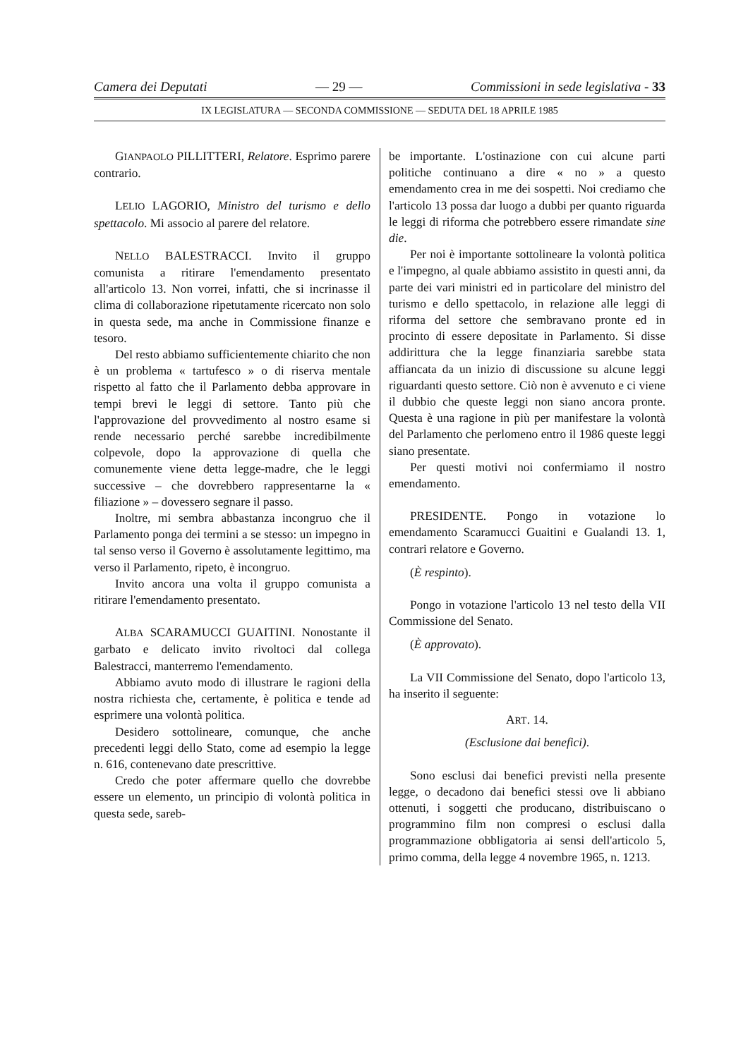Camera dei Deputati — 29 — Commissioni in sede legislativa - 33
IX LEGISLATURA — SECONDA COMMISSIONE — SEDUTA DEL 18 APRILE 1985
GIANPAOLO PILLITTERI, Relatore. Esprimo parere contrario.
LELIO LAGORIO, Ministro del turismo e dello spettacolo. Mi associo al parere del relatore.
NELLO BALESTRACCI. Invito il gruppo comunista a ritirare l'emendamento presentato all'articolo 13. Non vorrei, infatti, che si incrinasse il clima di collaborazione ripetutamente ricercato non solo in questa sede, ma anche in Commissione finanze e tesoro.
Del resto abbiamo sufficientemente chiarito che non è un problema « tartufesco » o di riserva mentale rispetto al fatto che il Parlamento debba approvare in tempi brevi le leggi di settore. Tanto più che l'approvazione del provvedimento al nostro esame si rende necessario perché sarebbe incredibilmente colpevole, dopo la approvazione di quella che comunemente viene detta legge-madre, che le leggi successive – che dovrebbero rappresentarne la « filiazione » – dovessero segnare il passo.
Inoltre, mi sembra abbastanza incongruo che il Parlamento ponga dei termini a se stesso: un impegno in tal senso verso il Governo è assolutamente legittimo, ma verso il Parlamento, ripeto, è incongruo.
Invito ancora una volta il gruppo comunista a ritirare l'emendamento presentato.
ALBA SCARAMUCCI GUAITINI. Nonostante il garbato e delicato invito rivoltoci dal collega Balestracci, manterremo l'emendamento.
Abbiamo avuto modo di illustrare le ragioni della nostra richiesta che, certamente, è politica e tende ad esprimere una volontà politica.
Desidero sottolineare, comunque, che anche precedenti leggi dello Stato, come ad esempio la legge n. 616, contenevano date prescrittive.
Credo che poter affermare quello che dovrebbe essere un elemento, un principio di volontà politica in questa sede, sareb-
be importante. L'ostinazione con cui alcune parti politiche continuano a dire « no » a questo emendamento crea in me dei sospetti. Noi crediamo che l'articolo 13 possa dar luogo a dubbi per quanto riguarda le leggi di riforma che potrebbero essere rimandate sine die.
Per noi è importante sottolineare la volontà politica e l'impegno, al quale abbiamo assistito in questi anni, da parte dei vari ministri ed in particolare del ministro del turismo e dello spettacolo, in relazione alle leggi di riforma del settore che sembravano pronte ed in procinto di essere depositate in Parlamento. Si disse addirittura che la legge finanziaria sarebbe stata affiancata da un inizio di discussione su alcune leggi riguardanti questo settore. Ciò non è avvenuto e ci viene il dubbio che queste leggi non siano ancora pronte. Questa è una ragione in più per manifestare la volontà del Parlamento che perlomeno entro il 1986 queste leggi siano presentate.
Per questi motivi noi confermiamo il nostro emendamento.
PRESIDENTE. Pongo in votazione lo emendamento Scaramucci Guaitini e Gualandi 13. 1, contrari relatore e Governo.
(È respinto).
Pongo in votazione l'articolo 13 nel testo della VII Commissione del Senato.
(È approvato).
La VII Commissione del Senato, dopo l'articolo 13, ha inserito il seguente:
ART. 14.
(Esclusione dai benefici).
Sono esclusi dai benefici previsti nella presente legge, o decadono dai benefici stessi ove li abbiano ottenuti, i soggetti che producano, distribuiscano o programmino film non compresi o esclusi dalla programmazione obbligatoria ai sensi dell'articolo 5, primo comma, della legge 4 novembre 1965, n. 1213.